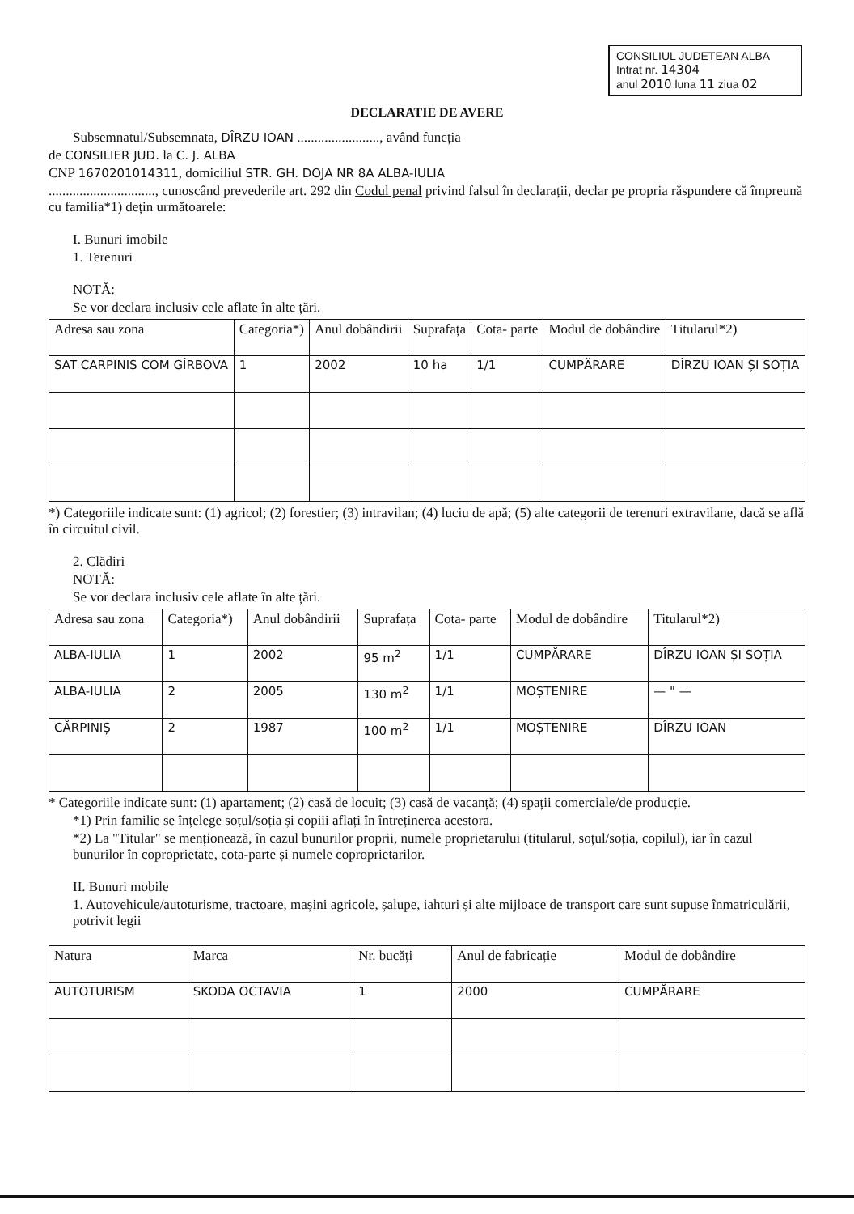CONSILIUL JUDETEAN ALBA
Intrat nr. 14304
anul 2010 luna 11 ziua 02
DECLARATIE DE AVERE
Subsemnatul/Subsemnata, DÎRZU IOAN ........................, având funcția
de CONSILIER JUD. la C. J. ALBA
CNP 1670201014311, domiciliul STR. GH. DOJA NR 8A ALBA-IULIA
..............................., cunoscând prevederile art. 292 din Codul penal privind falsul în declarații, declar pe propria răspundere că împreună cu familia*1) dețin următoarele:
I. Bunuri imobile
1. Terenuri
NOTĂ:
Se vor declara inclusiv cele aflate în alte țări.
| Adresa sau zona | Categoria*) | Anul dobândirii | Suprafața | Cota- parte | Modul de dobândire | Titularul*2) |
| --- | --- | --- | --- | --- | --- | --- |
| SAT CARPINIS COM GÎRBOVA | 1 | 2002 | 10 ha | 1/1 | CUMPĂRARE | DÎRZU IOAN ȘI SOȚIA |
*) Categoriile indicate sunt: (1) agricol; (2) forestier; (3) intravilan; (4) luciu de apă; (5) alte categorii de terenuri extravilane, dacă se află în circuitul civil.
2. Clădiri
NOTĂ:
Se vor declara inclusiv cele aflate în alte țări.
| Adresa sau zona | Categoria*) | Anul dobândirii | Suprafața | Cota- parte | Modul de dobândire | Titularul*2) |
| --- | --- | --- | --- | --- | --- | --- |
| ALBA-IULIA | 1 | 2002 | 95 m<sup>2</sup> | 1/1 | CUMPĂRARE | DÎRZU IOAN ȘI SOȚIA |
| ALBA-IULIA | 2 | 2005 | 130 m<sup>2</sup> | 1/1 | MOȘTENIRE | — " — |
| CĂRPINIȘ | 2 | 1987 | 100 m<sup>2</sup> | 1/1 | MOȘTENIRE | DÎRZU IOAN |
* Categoriile indicate sunt: (1) apartament; (2) casă de locuit; (3) casă de vacanță; (4) spații comerciale/de producție.
*1) Prin familie se înțelege soțul/soția și copiii aflați în întreținerea acestora.
*2) La "Titular" se menționează, în cazul bunurilor proprii, numele proprietarului (titularul, soțul/soția, copilul), iar în cazul bunurilor în coproprietate, cota-parte și numele coproprietarilor.
II. Bunuri mobile
1. Autovehicule/autoturisme, tractoare, mașini agricole, șalupe, iahturi și alte mijloace de transport care sunt supuse înmatriculării, potrivit legii
| Natura | Marca | Nr. bucăți | Anul de fabricație | Modul de dobândire |
| --- | --- | --- | --- | --- |
| AUTOTURISM | SKODA OCTAVIA | 1 | 2000 | CUMPĂRARE |